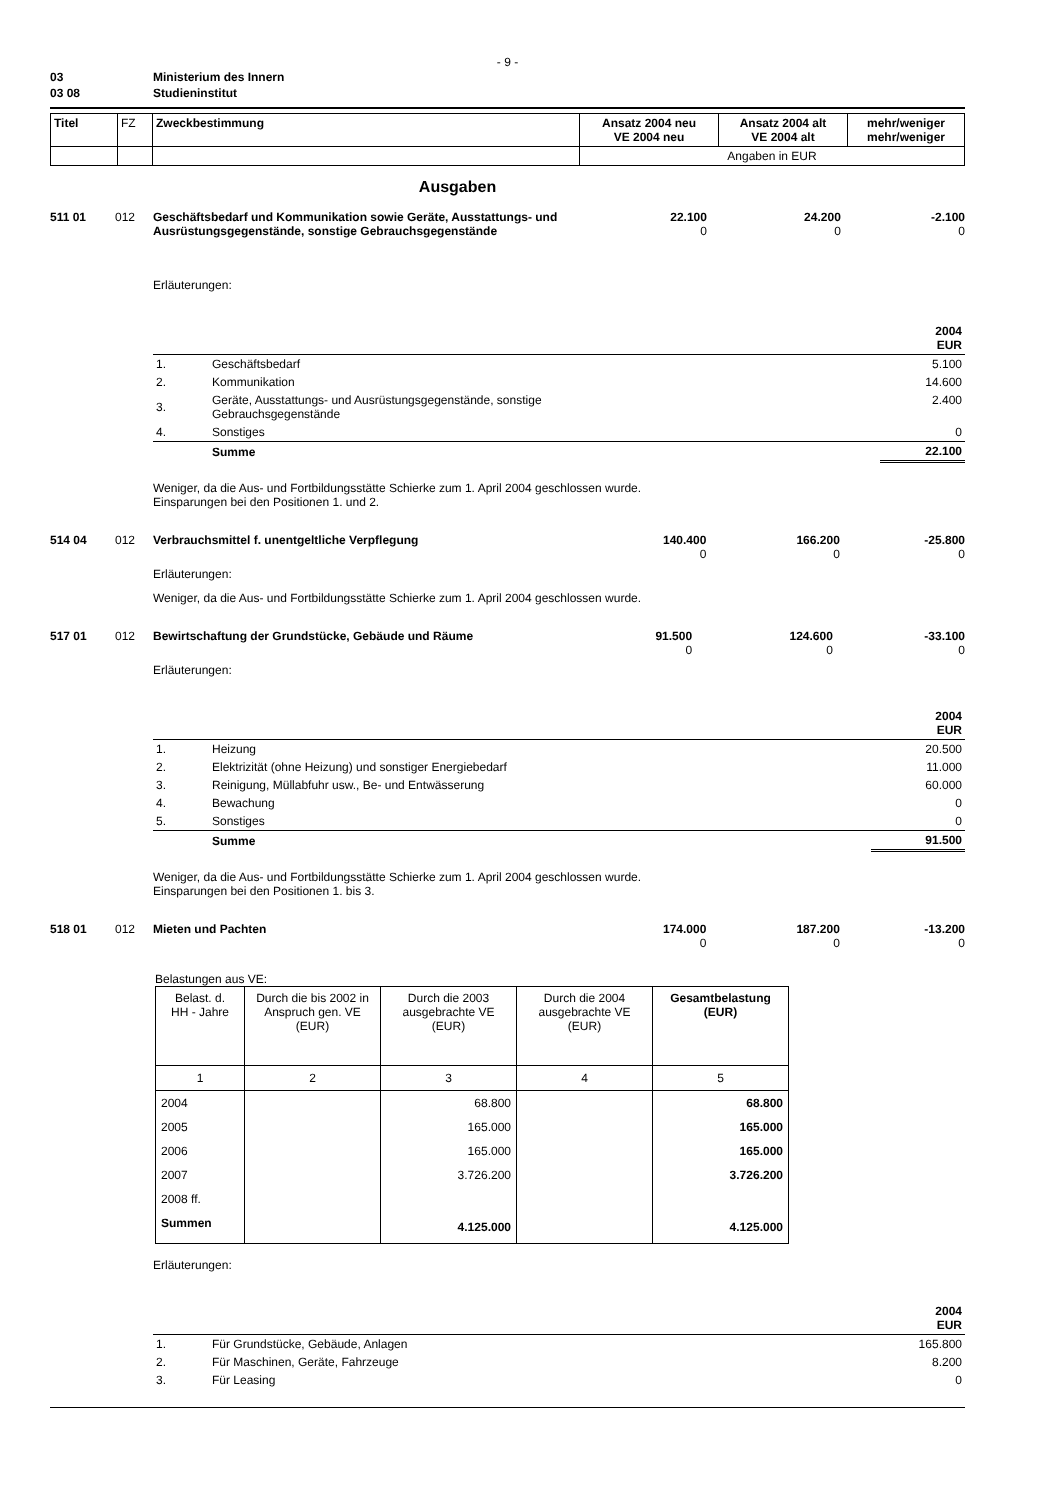- 9 -
| 03 | Ministerium des Innern |
| 03 08 | Studieninstitut |
| Titel | FZ | Zweckbestimmung | Ansatz 2004 neu VE 2004 neu | Ansatz 2004 alt VE 2004 alt | mehr/weniger mehr/weniger |
| --- | --- | --- | --- | --- | --- |
| | | | Angaben in EUR | | |
Ausgaben
| 511 01 | 012 | Geschäftsbedarf und Kommunikation sowie Geräte, Ausstattungs- und Ausrüstungsgegenstände, sonstige Gebrauchsgegenstände | 22.100 0 | 24.200 0 | -2.100 0 |
Erläuterungen:
| 2004 EUR | | |
| 1. | Geschäftsbedarf | 5.100 |
| 2. | Kommunikation | 14.600 |
| 3. | Geräte, Ausstattungs- und Ausrüstungsgegenstände, sonstige Gebrauchsgegenstände | 2.400 |
| 4. | Sonstiges | 0 |
| | Summe | 22.100 |
Weniger, da die Aus- und Fortbildungsstätte Schierke zum 1. April 2004 geschlossen wurde.
Einsparungen bei den Positionen 1. und 2.
| 514 04 | 012 | Verbrauchsmittel f. unentgeltliche Verpflegung | 140.400 0 | 166.200 0 | -25.800 0 |
Erläuterungen:
Weniger, da die Aus- und Fortbildungsstätte Schierke zum 1. April 2004 geschlossen wurde.
| 517 01 | 012 | Bewirtschaftung der Grundstücke, Gebäude und Räume | 91.500 0 | 124.600 0 | -33.100 0 |
Erläuterungen:
| 2004 EUR | | |
| 1. | Heizung | 20.500 |
| 2. | Elektrizität (ohne Heizung) und sonstiger Energiebedarf | 11.000 |
| 3. | Reinigung, Müllabfuhr usw., Be- und Entwässerung | 60.000 |
| 4. | Bewachung | 0 |
| 5. | Sonstiges | 0 |
| | Summe | 91.500 |
Weniger, da die Aus- und Fortbildungsstätte Schierke zum 1. April 2004 geschlossen wurde.
Einsparungen bei den Positionen 1. bis 3.
| 518 01 | 012 | Mieten und Pachten | 174.000 0 | 187.200 0 | -13.200 0 |
Belastungen aus VE:
| Belast. d. HH - Jahre | Durch die bis 2002 in Anspruch gen. VE (EUR) | Durch die 2003 ausgebrachte VE (EUR) | Durch die 2004 ausgebrachte VE (EUR) | Gesamtbelastung (EUR) |
| 1 | 2 | 3 | 4 | 5 |
| 2004 | | 68.800 | | 68.800 |
| 2005 | | 165.000 | | 165.000 |
| 2006 | | 165.000 | | 165.000 |
| 2007 | | 3.726.200 | | 3.726.200 |
| 2008 ff. | | | | |
| Summen | | 4.125.000 | | 4.125.000 |
Erläuterungen:
| 2004 EUR | | |
| 1. | Für Grundstücke, Gebäude, Anlagen | 165.800 |
| 2. | Für Maschinen, Geräte, Fahrzeuge | 8.200 |
| 3. | Für Leasing | 0 |